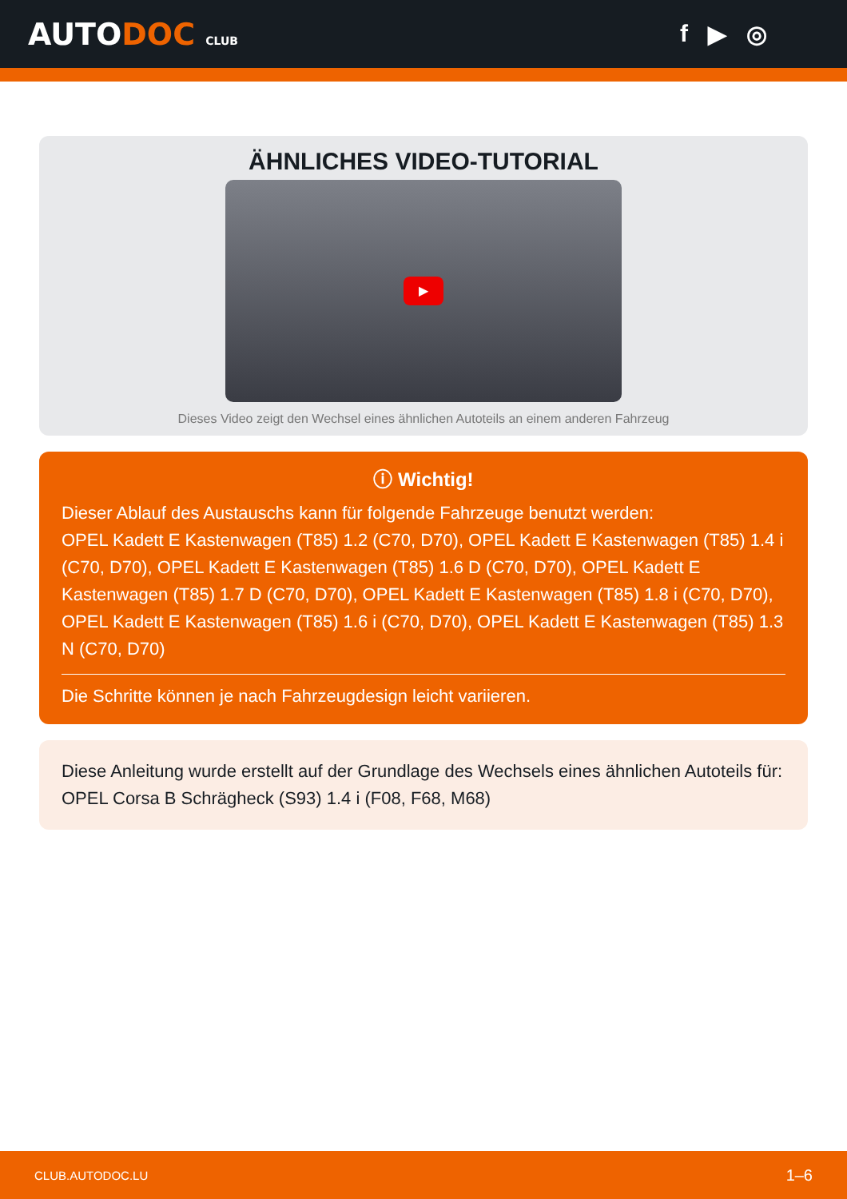AUTODOC CLUB
f ▶ ◎
ÄHNLICHES VIDEO-TUTORIAL
▶
Dieses Video zeigt den Wechsel eines ähnlichen Autoteils an einem anderen Fahrzeug
ⓘ Wichtig!
Dieser Ablauf des Austauschs kann für folgende Fahrzeuge benutzt werden:
OPEL Kadett E Kastenwagen (T85) 1.2 (C70, D70), OPEL Kadett E Kastenwagen (T85) 1.4 i (C70, D70), OPEL Kadett E Kastenwagen (T85) 1.6 D (C70, D70), OPEL Kadett E Kastenwagen (T85) 1.7 D (C70, D70), OPEL Kadett E Kastenwagen (T85) 1.8 i (C70, D70), OPEL Kadett E Kastenwagen (T85) 1.6 i (C70, D70), OPEL Kadett E Kastenwagen (T85) 1.3 N (C70, D70)
Die Schritte können je nach Fahrzeugdesign leicht variieren.
Diese Anleitung wurde erstellt auf der Grundlage des Wechsels eines ähnlichen Autoteils für: OPEL Corsa B Schrägheck (S93) 1.4 i (F08, F68, M68)
CLUB.AUTODOC.LU 1–6